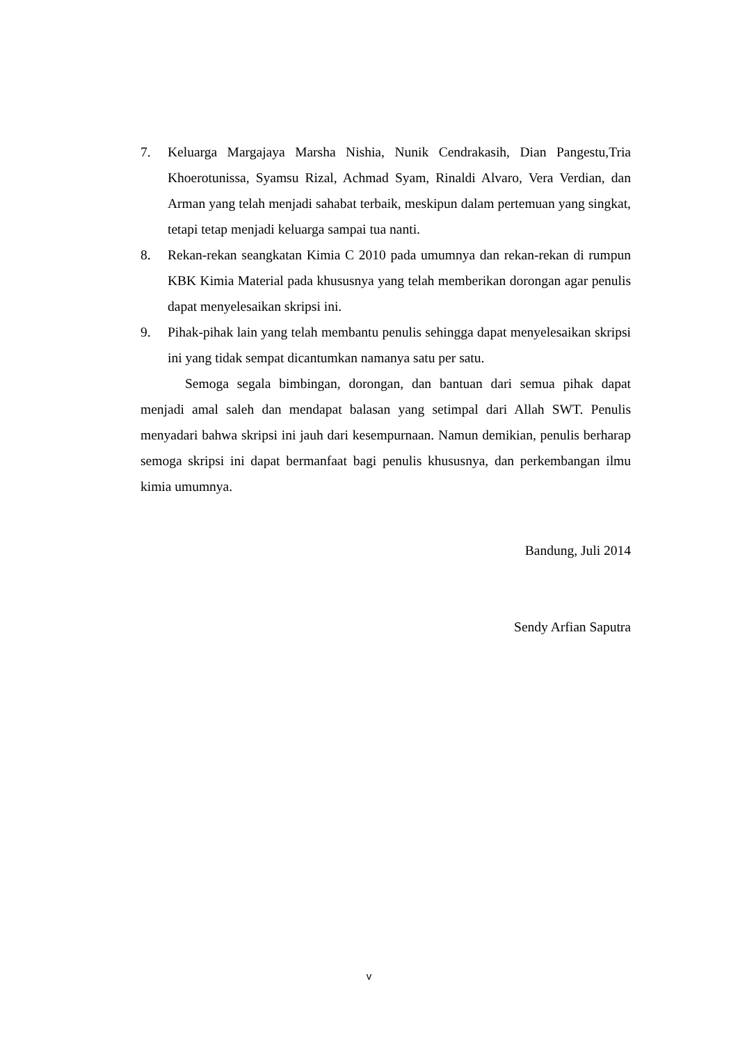7. Keluarga Margajaya Marsha Nishia, Nunik Cendrakasih, Dian Pangestu,Tria Khoerotunissa, Syamsu Rizal, Achmad Syam, Rinaldi Alvaro, Vera Verdian, dan Arman yang telah menjadi sahabat terbaik, meskipun dalam pertemuan yang singkat, tetapi tetap menjadi keluarga sampai tua nanti.
8. Rekan-rekan seangkatan Kimia C 2010 pada umumnya dan rekan-rekan di rumpun KBK Kimia Material pada khususnya yang telah memberikan dorongan agar penulis dapat menyelesaikan skripsi ini.
9. Pihak-pihak lain yang telah membantu penulis sehingga dapat menyelesaikan skripsi ini yang tidak sempat dicantumkan namanya satu per satu.
Semoga segala bimbingan, dorongan, dan bantuan dari semua pihak dapat menjadi amal saleh dan mendapat balasan yang setimpal dari Allah SWT. Penulis menyadari bahwa skripsi ini jauh dari kesempurnaan. Namun demikian, penulis berharap semoga skripsi ini dapat bermanfaat bagi penulis khususnya, dan perkembangan ilmu kimia umumnya.
Bandung, Juli 2014
Sendy Arfian Saputra
v